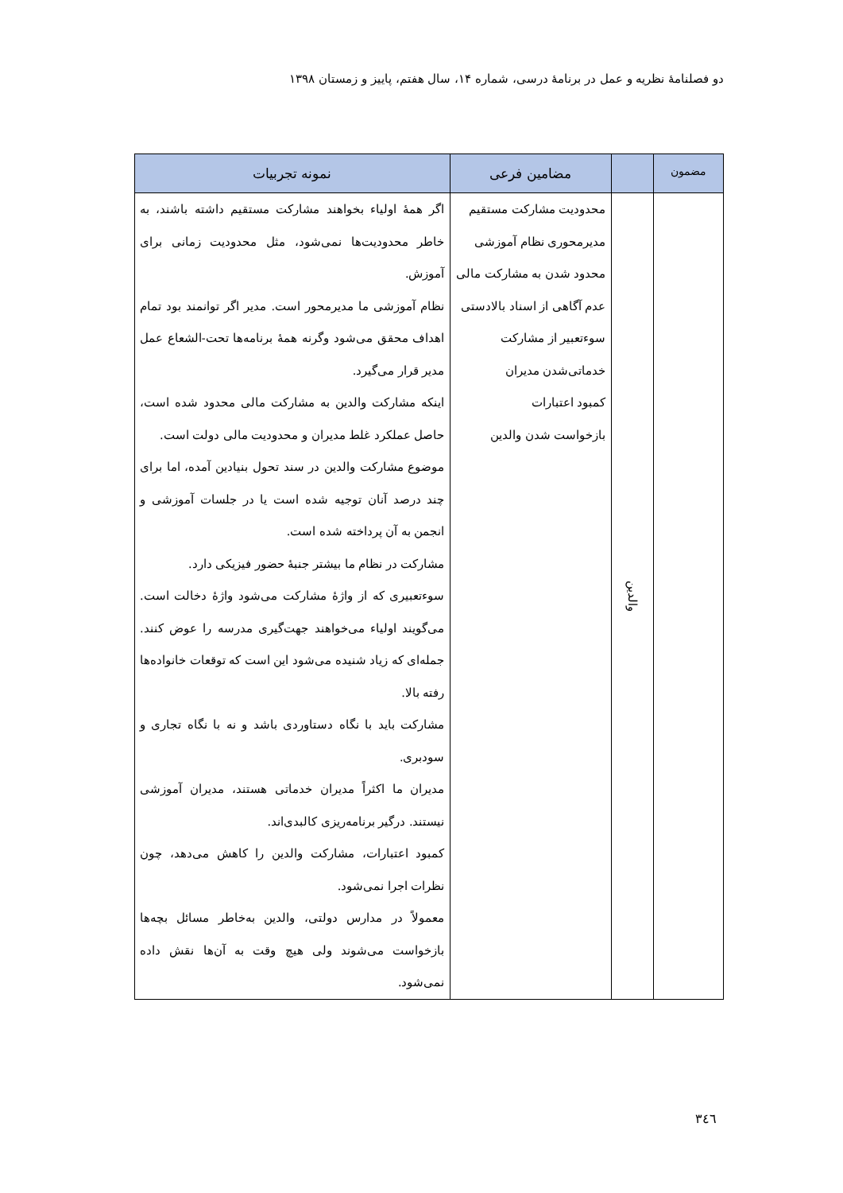دو فصلنامۀ نظریه و عمل در برنامۀ درسی، شماره ۱۴، سال هفتم، پاییز و زمستان ۱۳۹۸
| مضمون | | مضامین فرعی | نمونه تجربیات |
| --- | --- | --- | --- |
| | والدین | محدودیت مشارکت مستقیم مدیرمحوری نظام آموزشی محدود شدن به مشارکت مالی عدم آگاهی از اسناد بالادستی سوءتعبیر از مشارکت خدماتی‌شدن مدیران کمبود اعتبارات بازخواست شدن والدین | اگر همۀ اولیاء بخواهند مشارکت مستقیم داشته باشند، به خاطر محدودیت‌ها نمی‌شود، مثل محدودیت زمانی برای آموزش. نظام آموزشی ما مدیرمحور است. مدیر اگر توانمند بود تمام اهداف محقق می‌شود وگرنه همۀ برنامه‌ها تحت-الشعاع عمل مدیر قرار می‌گیرد. اینکه مشارکت والدین به مشارکت مالی محدود شده است، حاصل عملکرد غلط مدیران و محدودیت مالی دولت است. موضوع مشارکت والدین در سند تحول بنیادین آمده، اما برای چند درصد آنان توجیه شده است یا در جلسات آموزشی و انجمن به آن پرداخته شده است. مشارکت در نظام ما بیشتر جنبۀ حضور فیزیکی دارد. سوءتعبیری که از واژۀ مشارکت می‌شود واژۀ دخالت است. می‌گویند اولیاء می‌خواهند جهت‌گیری مدرسه را عوض کنند. جمله‌ای که زیاد شنیده می‌شود این است که توقعات خانواده‌ها رفته بالا. مشارکت باید با نگاه دستاوردی باشد و نه با نگاه تجاری و سودبری. مدیران ما اکثراً مدیران خدماتی هستند، مدیران آموزشی نیستند. درگیر برنامه‌ریزی کالبدی‌اند. کمبود اعتبارات، مشارکت والدین را کاهش می‌دهد، چون نظرات اجرا نمی‌شود. معمولاً در مدارس دولتی، والدین به‌خاطر مسائل بچه‌ها بازخواست می‌شوند ولی هیچ وقت به آن‌ها نقش داده نمی‌شود. |
٣٤٦